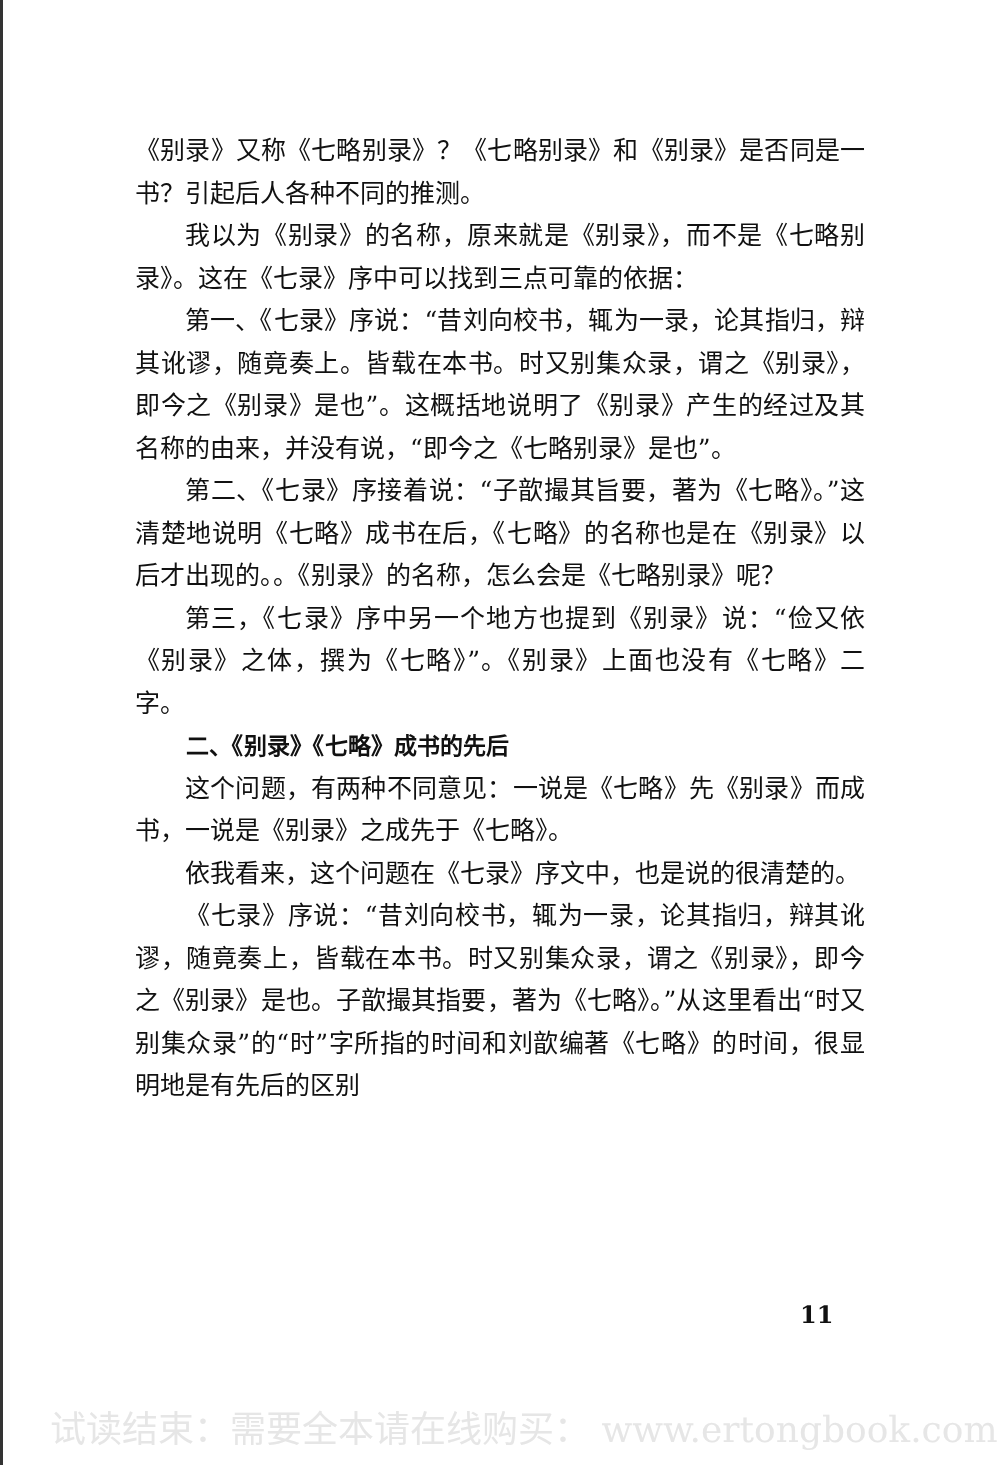《别录》又称《七略别录》？《七略别录》和《别录》是否同是一书？引起后人各种不同的推测。
我以为《别录》的名称，原来就是《别录》，而不是《七略别录》。这在《七录》序中可以找到三点可靠的依据：
第一、《七录》序说：“昔刘向校书，辄为一录，论其指归，辩其讹谬，随竟奏上。皆载在本书。时又别集众录，谓之《别录》，即今之《别录》是也”。这概括地说明了《别录》产生的经过及其名称的由来，并没有说，“即今之《七略别录》是也”。
第二、《七录》序接着说：“子歆撮其旨要，著为《七略》。”这清楚地说明《七略》成书在后，《七略》的名称也是在《别录》以后才出现的。。《别录》的名称，怎么会是《七略别录》呢？
第三，《七录》序中另一个地方也提到《别录》说：“俭又依《别录》之体，撰为《七略》”。《别录》上面也没有《七略》二字。
二、《别录》《七略》成书的先后
这个问题，有两种不同意见：一说是《七略》先《别录》而成书，一说是《别录》之成先于《七略》。
依我看来，这个问题在《七录》序文中，也是说的很清楚的。
《七录》序说：“昔刘向校书，辄为一录，论其指归，辩其讹谬，随竟奏上，皆载在本书。时又别集众录，谓之《别录》，即今之《别录》是也。子歆撮其指要，著为《七略》。”从这里看出“时又别集众录”的“时”字所指的时间和刘歆编著《七略》的时间，很显明地是有先后的区别
11
试读结束：需要全本请在线购买： www.ertongbook.com